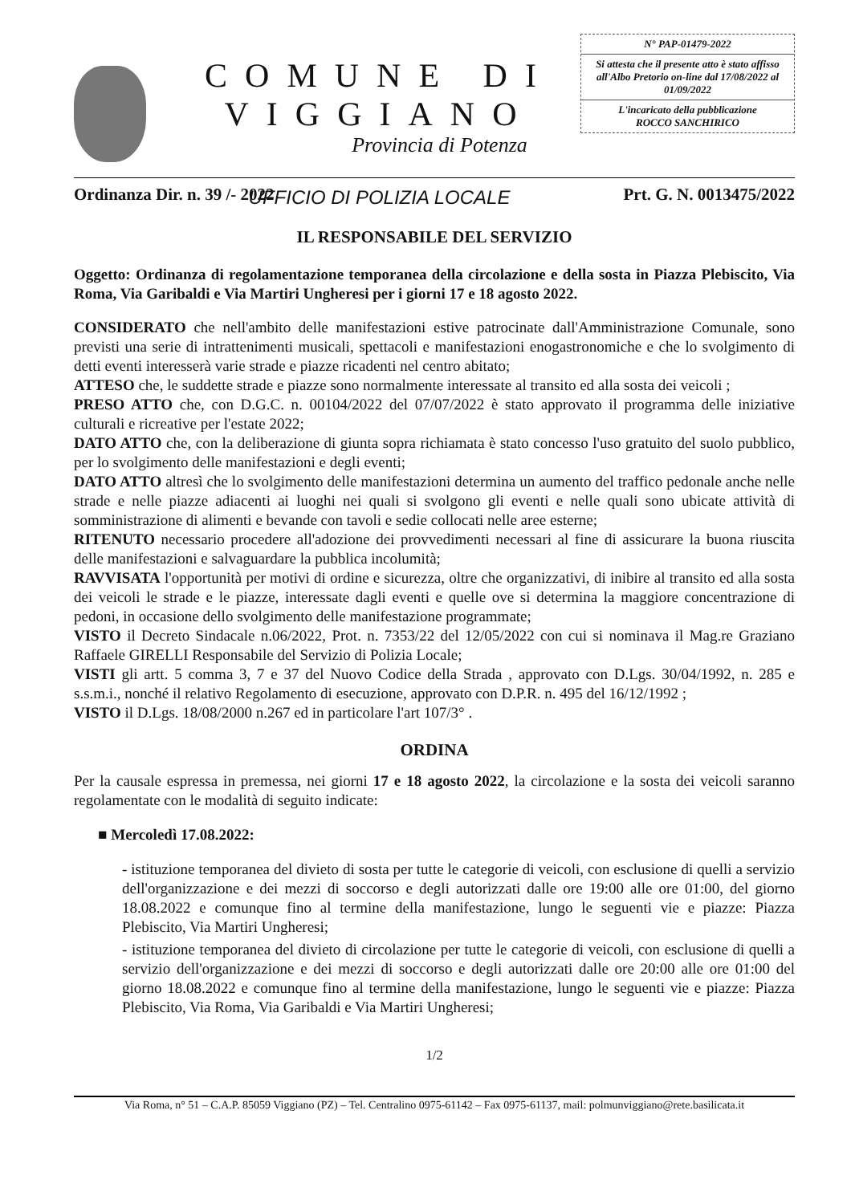COMUNE DI VIGGIANO
Provincia di Potenza
UFFICIO DI POLIZIA LOCALE
N° PAP-01479-2022
Si attesta che il presente atto è stato affisso all'Albo Pretorio on-line dal 17/08/2022 al 01/09/2022
L'incaricato della pubblicazione
ROCCO SANCHIRICO
Ordinanza Dir. n. 39 /- 2022 Prt. G. N. 0013475/2022
IL RESPONSABILE DEL SERVIZIO
Oggetto: Ordinanza di regolamentazione temporanea della circolazione e della sosta in Piazza Plebiscito, Via Roma, Via Garibaldi e Via Martiri Ungheresi per i giorni 17 e 18 agosto 2022.
CONSIDERATO che nell'ambito delle manifestazioni estive patrocinate dall'Amministrazione Comunale, sono previsti una serie di intrattenimenti musicali, spettacoli e manifestazioni enogastronomiche e che lo svolgimento di detti eventi interesserà varie strade e piazze ricadenti nel centro abitato;
ATTESO che, le suddette strade e piazze sono normalmente interessate al transito ed alla sosta dei veicoli ;
PRESO ATTO che, con D.G.C. n. 00104/2022 del 07/07/2022 è stato approvato il programma delle iniziative culturali e ricreative per l'estate 2022;
DATO ATTO che, con la deliberazione di giunta sopra richiamata è stato concesso l'uso gratuito del suolo pubblico, per lo svolgimento delle manifestazioni e degli eventi;
DATO ATTO altresì che lo svolgimento delle manifestazioni determina un aumento del traffico pedonale anche nelle strade e nelle piazze adiacenti ai luoghi nei quali si svolgono gli eventi e nelle quali sono ubicate attività di somministrazione di alimenti e bevande con tavoli e sedie collocati nelle aree esterne;
RITENUTO necessario procedere all'adozione dei provvedimenti necessari al fine di assicurare la buona riuscita delle manifestazioni e salvaguardare la pubblica incolumità;
RAVVISATA l'opportunità per motivi di ordine e sicurezza, oltre che organizzativi, di inibire al transito ed alla sosta dei veicoli le strade e le piazze, interessate dagli eventi e quelle ove si determina la maggiore concentrazione di pedoni, in occasione dello svolgimento delle manifestazione programmate;
VISTO il Decreto Sindacale n.06/2022, Prot. n. 7353/22 del 12/05/2022 con cui si nominava il Mag.re Graziano Raffaele GIRELLI Responsabile del Servizio di Polizia Locale;
VISTI gli artt. 5 comma 3, 7 e 37 del Nuovo Codice della Strada , approvato con D.Lgs. 30/04/1992, n. 285 e s.s.m.i., nonché il relativo Regolamento di esecuzione, approvato con D.P.R. n. 495 del 16/12/1992 ;
VISTO il D.Lgs. 18/08/2000 n.267 ed in particolare l'art 107/3° .
ORDINA
Per la causale espressa in premessa, nei giorni 17 e 18 agosto 2022, la circolazione e la sosta dei veicoli saranno regolamentate con le modalità di seguito indicate:
■ Mercoledì 17.08.2022:
- istituzione temporanea del divieto di sosta per tutte le categorie di veicoli, con esclusione di quelli a servizio dell'organizzazione e dei mezzi di soccorso e degli autorizzati dalle ore 19:00 alle ore 01:00, del giorno 18.08.2022 e comunque fino al termine della manifestazione, lungo le seguenti vie e piazze: Piazza Plebiscito, Via Martiri Ungheresi;
- istituzione temporanea del divieto di circolazione per tutte le categorie di veicoli, con esclusione di quelli a servizio dell'organizzazione e dei mezzi di soccorso e degli autorizzati dalle ore 20:00 alle ore 01:00 del giorno 18.08.2022 e comunque fino al termine della manifestazione, lungo le seguenti vie e piazze: Piazza Plebiscito, Via Roma, Via Garibaldi e Via Martiri Ungheresi;
1/2
Via Roma, n° 51 – C.A.P. 85059 Viggiano (PZ) – Tel. Centralino 0975-61142 – Fax 0975-61137, mail: polmunviggiano@rete.basilicata.it